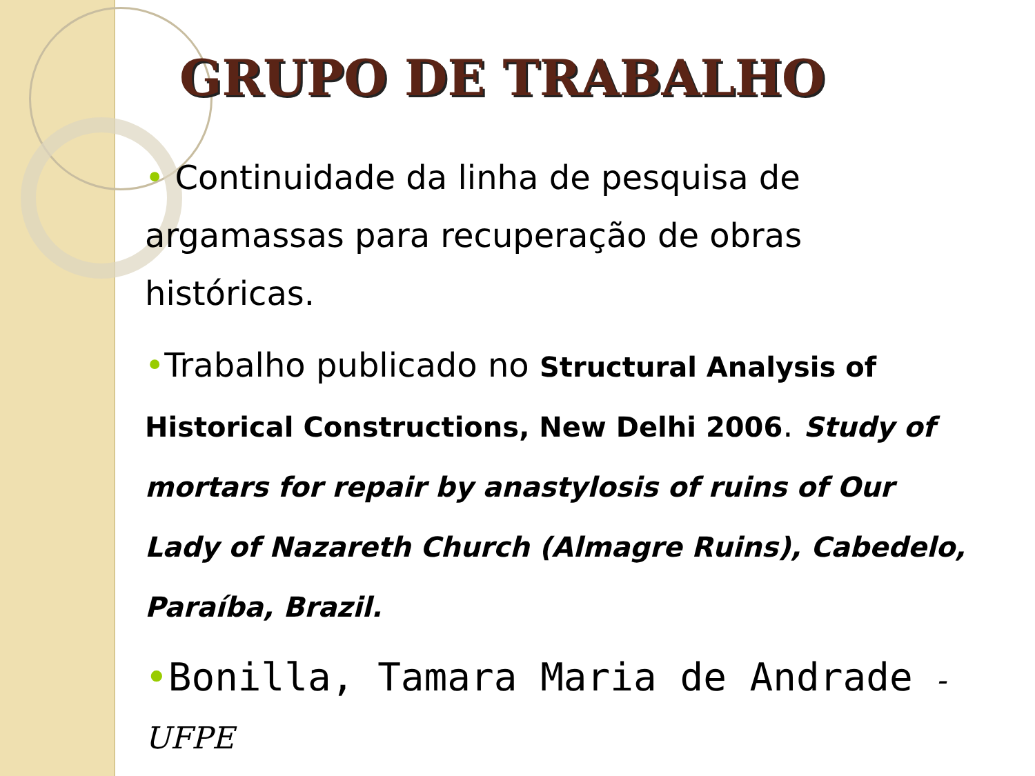GRUPO DE TRABALHO
• Continuidade da linha de pesquisa de argamassas para recuperação de obras históricas.
•Trabalho publicado no Structural Analysis of Historical Constructions, New Delhi 2006. Study of mortars for repair by anastylosis of ruins of Our Lady of Nazareth Church (Almagre Ruins), Cabedelo, Paraíba, Brazil.
•Bonilla, Tamara Maria de Andrade - UFPE